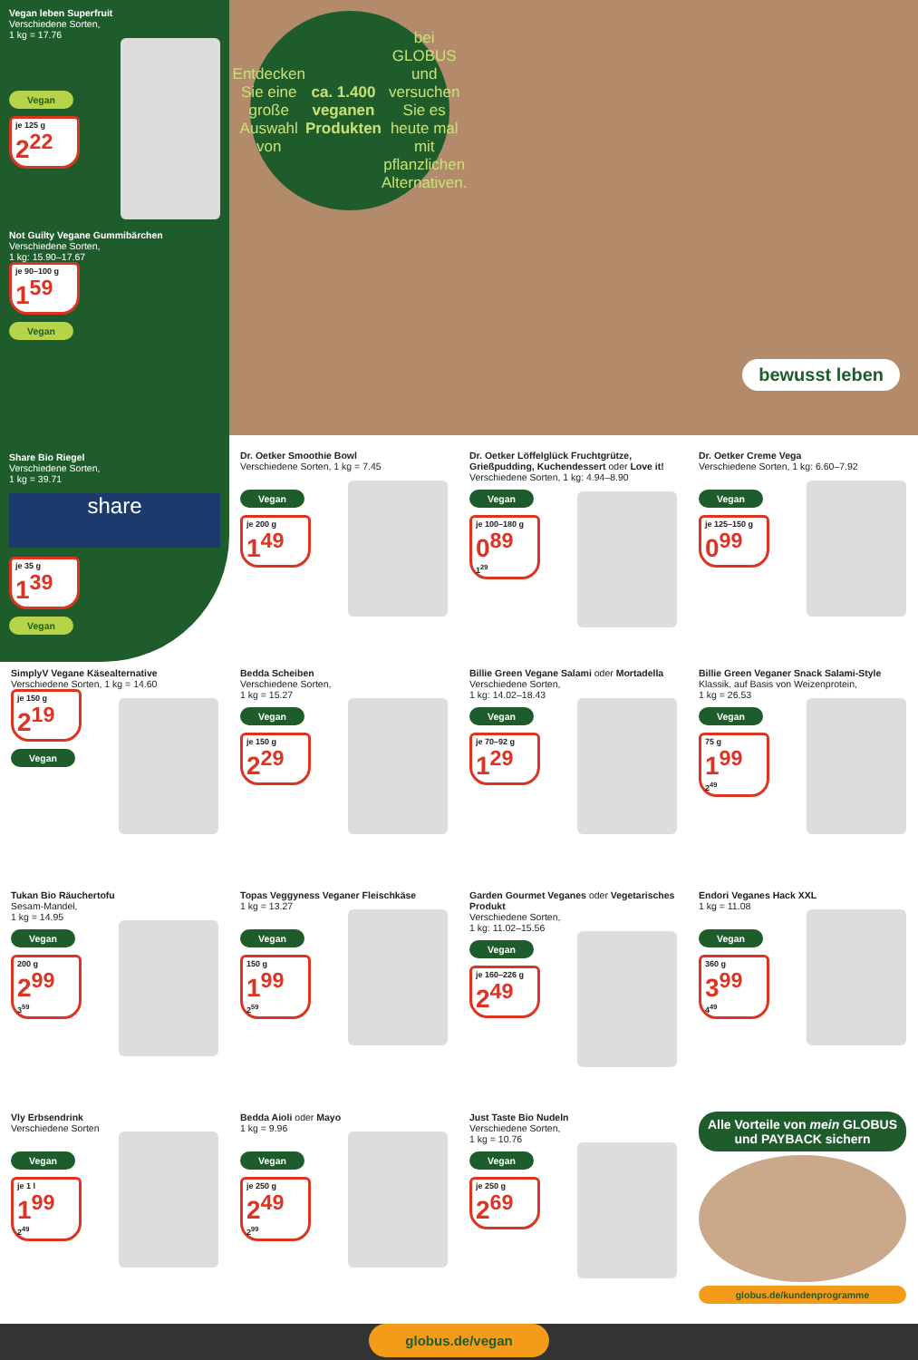Vegan leben Superfruit
Verschiedene Sorten,
1 kg = 17.76
Vegan
je 125 g
2<sup>22</sup>
Not Guilty Vegane Gummibärchen
Verschiedene Sorten,
1 kg: 15.90–17.67
je 90–100 g
1<sup>59</sup>
Vegan
Share Bio Riegel
Verschiedene Sorten,
1 kg = 39.71
share
je 35 g
1<sup>39</sup>
Vegan
Entdecken Sie eine große Auswahl von ca. 1.400 veganen Produkten bei GLOBUS und versuchen Sie es heute mal mit pflanzlichen Alternativen.
bewusst leben
Dr. Oetker Smoothie Bowl
Verschiedene Sorten, 1 kg = 7.45
Vegan
je 200 g
1<sup>49</sup>
Dr. Oetker Löffelglück Fruchtgrütze, Grießpudding, Kuchendessert oder Love it!
Verschiedene Sorten, 1 kg: 4.94–8.90
Vegan
je 100–180 g
0<sup>89</sup>
1<sup>29</sup>
Dr. Oetker Creme Vega
Verschiedene Sorten, 1 kg: 6.60–7.92
Vegan
je 125–150 g
0<sup>99</sup>
SimplyV Vegane Käsealternative
Verschiedene Sorten, 1 kg = 14.60
je 150 g
2<sup>19</sup>
Vegan
Bedda Scheiben
Verschiedene Sorten,
1 kg = 15.27
Vegan
je 150 g
2<sup>29</sup>
Billie Green Vegane Salami oder Mortadella
Verschiedene Sorten,
1 kg: 14.02–18.43
Vegan
je 70–92 g
1<sup>29</sup>
Billie Green Veganer Snack Salami-Style
Klassik, auf Basis von Weizenprotein,
1 kg = 26.53
Vegan
75 g
1<sup>99</sup>
2<sup>49</sup>
Tukan Bio Räuchertofu
Sesam-Mandel,
1 kg = 14.95
Vegan
200 g
2<sup>99</sup>
3<sup>59</sup>
Topas Veggyness Veganer Fleischkäse
1 kg = 13.27
Vegan
150 g
1<sup>99</sup>
2<sup>59</sup>
Garden Gourmet Veganes oder Vegetarisches Produkt
Verschiedene Sorten,
1 kg: 11.02–15.56
Vegan
je 160–226 g
2<sup>49</sup>
Endori Veganes Hack XXL
1 kg = 11.08
Vegan
360 g
3<sup>99</sup>
4<sup>49</sup>
Vly Erbsendrink
Verschiedene Sorten
Vegan
je 1 l
1<sup>99</sup>
2<sup>49</sup>
Bedda Aioli oder Mayo
1 kg = 9.96
Vegan
je 250 g
2<sup>49</sup>
2<sup>99</sup>
Just Taste Bio Nudeln
Verschiedene Sorten,
1 kg = 10.76
Vegan
je 250 g
2<sup>69</sup>
Alle Vorteile von mein GLOBUS und PAYBACK sichern
globus.de/kundenprogramme
globus.de/vegan